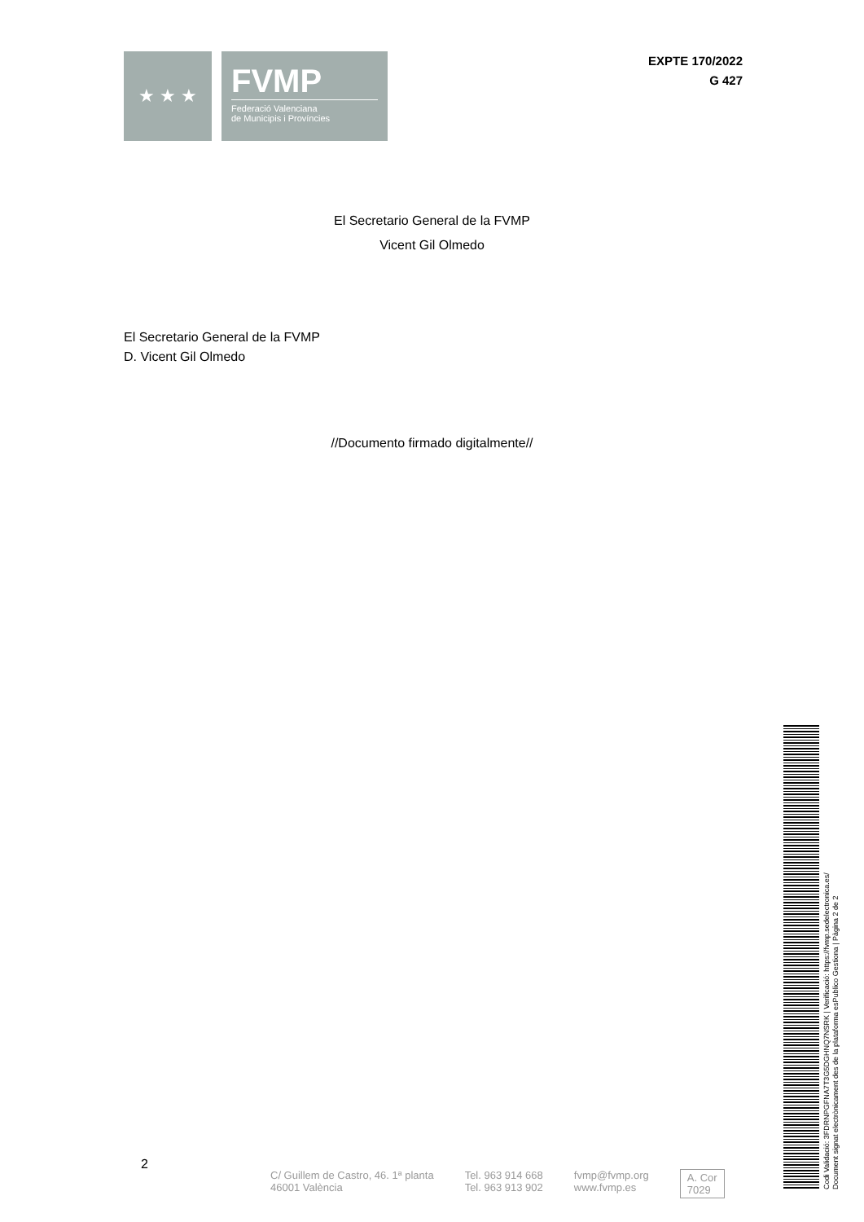★ ★ ★
FVMP
Federació Valenciana
de Municipis i Províncies
EXPTE 170/2022
G 427
El Secretario General de la FVMP
Vicent Gil Olmedo
El Secretario General de la FVMP
D. Vicent Gil Olmedo
//Documento firmado digitalmente//
2
C/ Guillem de Castro, 46. 1ª planta
46001 València
Tel. 963 914 668
Tel. 963 913 902
fvmp@fvmp.org
www.fvmp.es
A. Cor
7029
Codi Validació: 3FDRNPGFNA7T3G5DGHNQ7NSRK | Verificació: https://fvmp.sedelectronica.es/
Document signat electrònicament des de la plataforma esPublico Gestiona | Pàgina 2 de 2